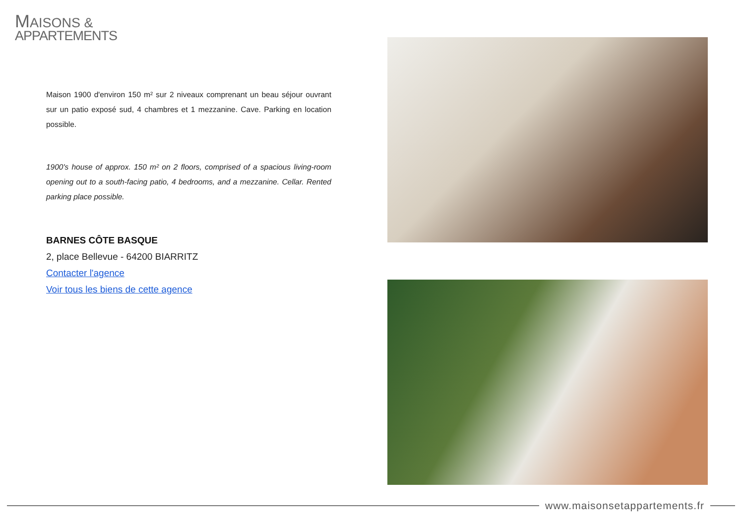MAISONS &
APPARTEMENTS
Maison 1900 d'environ 150 m² sur 2 niveaux comprenant un beau séjour ouvrant sur un patio exposé sud, 4 chambres et 1 mezzanine. Cave. Parking en location possible.
1900's house of approx. 150 m² on 2 floors, comprised of a spacious living-room opening out to a south-facing patio, 4 bedrooms, and a mezzanine. Cellar. Rented parking place possible.
BARNES CÔTE BASQUE
2, place Bellevue - 64200 BIARRITZ
Contacter l'agence
Voir tous les biens de cette agence
www.maisonsetappartements.fr